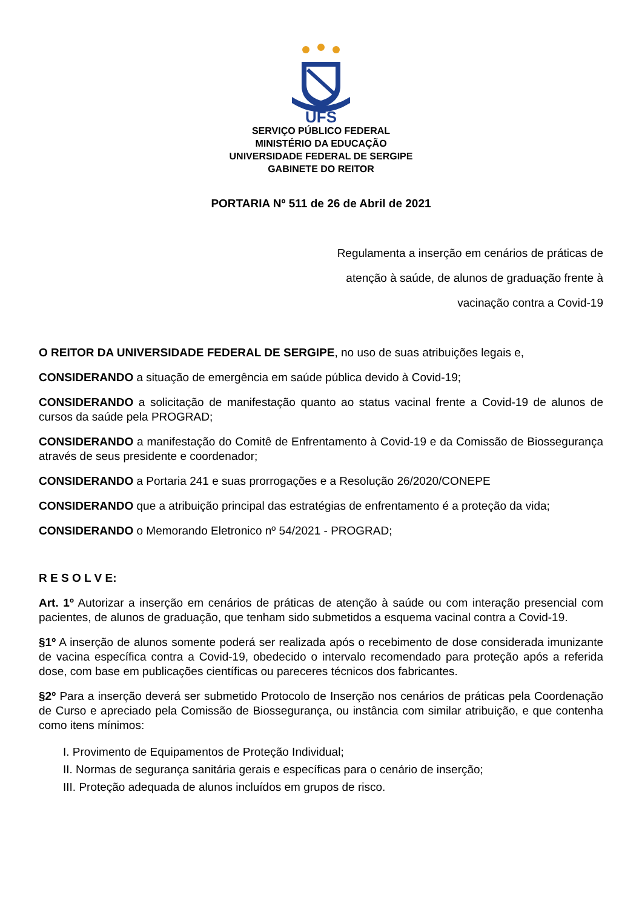UFS
SERVIÇO PÚBLICO FEDERAL
MINISTÉRIO DA EDUCAÇÃO
UNIVERSIDADE FEDERAL DE SERGIPE
GABINETE DO REITOR
PORTARIA Nº 511 de 26 de Abril de 2021
Regulamenta a inserção em cenários de práticas de atenção à saúde, de alunos de graduação frente à vacinação contra a Covid-19
O REITOR DA UNIVERSIDADE FEDERAL DE SERGIPE, no uso de suas atribuições legais e,
CONSIDERANDO a situação de emergência em saúde pública devido à Covid-19;
CONSIDERANDO a solicitação de manifestação quanto ao status vacinal frente a Covid-19 de alunos de cursos da saúde pela PROGRAD;
CONSIDERANDO a manifestação do Comitê de Enfrentamento à Covid-19 e da Comissão de Biossegurança através de seus presidente e coordenador;
CONSIDERANDO a Portaria 241 e suas prorrogações e a Resolução 26/2020/CONEPE
CONSIDERANDO que a atribuição principal das estratégias de enfrentamento é a proteção da vida;
CONSIDERANDO o Memorando Eletronico nº 54/2021 - PROGRAD;
R E S O L V E:
Art. 1º Autorizar a inserção em cenários de práticas de atenção à saúde ou com interação presencial com pacientes, de alunos de graduação, que tenham sido submetidos a esquema vacinal contra a Covid-19.
§1º A inserção de alunos somente poderá ser realizada após o recebimento de dose considerada imunizante de vacina específica contra a Covid-19, obedecido o intervalo recomendado para proteção após a referida dose, com base em publicações científicas ou pareceres técnicos dos fabricantes.
§2º Para a inserção deverá ser submetido Protocolo de Inserção nos cenários de práticas pela Coordenação de Curso e apreciado pela Comissão de Biossegurança, ou instância com similar atribuição, e que contenha como itens mínimos:
I. Provimento de Equipamentos de Proteção Individual;
II. Normas de segurança sanitária gerais e específicas para o cenário de inserção;
III. Proteção adequada de alunos incluídos em grupos de risco.